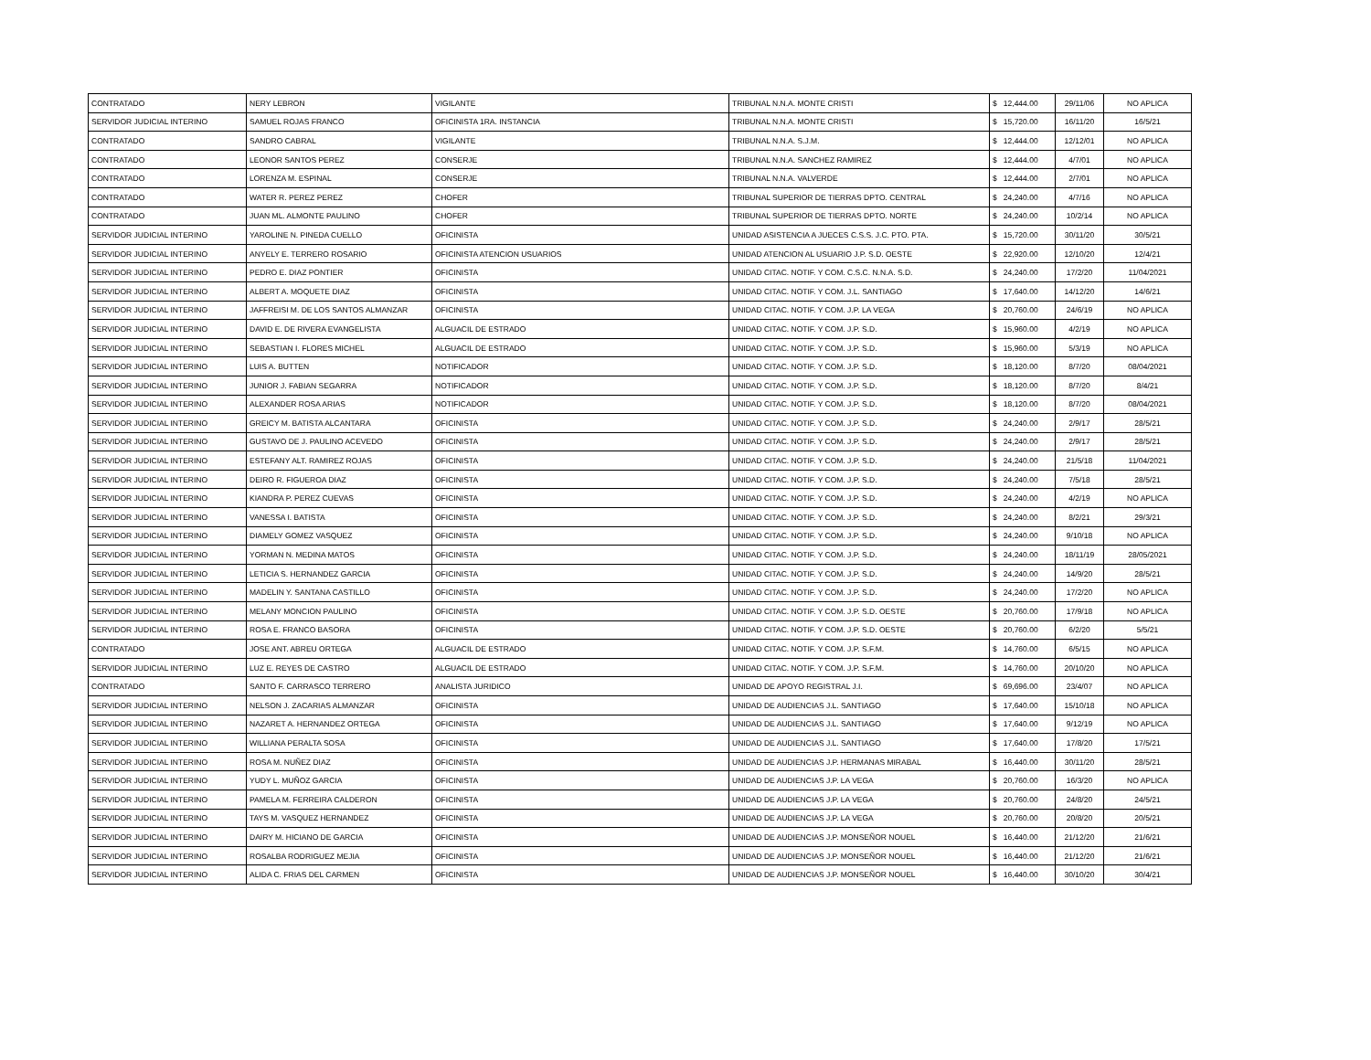| CONTRATADO | NERY LEBRON | VIGILANTE | TRIBUNAL N.N.A. MONTE CRISTI | $ 12,444.00 | 29/11/06 | NO APLICA |
| SERVIDOR JUDICIAL INTERINO | SAMUEL ROJAS FRANCO | OFICINISTA 1RA. INSTANCIA | TRIBUNAL N.N.A. MONTE CRISTI | $ 15,720.00 | 16/11/20 | 16/5/21 |
| CONTRATADO | SANDRO CABRAL | VIGILANTE | TRIBUNAL N.N.A. S.J.M. | $ 12,444.00 | 12/12/01 | NO APLICA |
| CONTRATADO | LEONOR SANTOS PEREZ | CONSERJE | TRIBUNAL N.N.A. SANCHEZ RAMIREZ | $ 12,444.00 | 4/7/01 | NO APLICA |
| CONTRATADO | LORENZA M. ESPINAL | CONSERJE | TRIBUNAL N.N.A. VALVERDE | $ 12,444.00 | 2/7/01 | NO APLICA |
| CONTRATADO | WATER R. PEREZ PEREZ | CHOFER | TRIBUNAL SUPERIOR DE TIERRAS DPTO. CENTRAL | $ 24,240.00 | 4/7/16 | NO APLICA |
| CONTRATADO | JUAN ML. ALMONTE PAULINO | CHOFER | TRIBUNAL SUPERIOR DE TIERRAS DPTO. NORTE | $ 24,240.00 | 10/2/14 | NO APLICA |
| SERVIDOR JUDICIAL INTERINO | YAROLINE N. PINEDA CUELLO | OFICINISTA | UNIDAD ASISTENCIA A JUECES C.S.S. J.C. PTO. PTA. | $ 15,720.00 | 30/11/20 | 30/5/21 |
| SERVIDOR JUDICIAL INTERINO | ANYELY E. TERRERO ROSARIO | OFICINISTA ATENCION USUARIOS | UNIDAD ATENCION AL USUARIO J.P. S.D. OESTE | $ 22,920.00 | 12/10/20 | 12/4/21 |
| SERVIDOR JUDICIAL INTERINO | PEDRO E. DIAZ PONTIER | OFICINISTA | UNIDAD CITAC. NOTIF. Y COM. C.S.C. N.N.A. S.D. | $ 24,240.00 | 17/2/20 | 11/04/2021 |
| SERVIDOR JUDICIAL INTERINO | ALBERT A. MOQUETE DIAZ | OFICINISTA | UNIDAD CITAC. NOTIF. Y COM. J.L. SANTIAGO | $ 17,640.00 | 14/12/20 | 14/6/21 |
| SERVIDOR JUDICIAL INTERINO | JAFFREISI M. DE LOS SANTOS ALMANZAR | OFICINISTA | UNIDAD CITAC. NOTIF. Y COM. J.P. LA VEGA | $ 20,760.00 | 24/6/19 | NO APLICA |
| SERVIDOR JUDICIAL INTERINO | DAVID E. DE RIVERA EVANGELISTA | ALGUACIL DE ESTRADO | UNIDAD CITAC. NOTIF. Y COM. J.P. S.D. | $ 15,960.00 | 4/2/19 | NO APLICA |
| SERVIDOR JUDICIAL INTERINO | SEBASTIAN I. FLORES MICHEL | ALGUACIL DE ESTRADO | UNIDAD CITAC. NOTIF. Y COM. J.P. S.D. | $ 15,960.00 | 5/3/19 | NO APLICA |
| SERVIDOR JUDICIAL INTERINO | LUIS A. BUTTEN | NOTIFICADOR | UNIDAD CITAC. NOTIF. Y COM. J.P. S.D. | $ 18,120.00 | 8/7/20 | 08/04/2021 |
| SERVIDOR JUDICIAL INTERINO | JUNIOR J. FABIAN SEGARRA | NOTIFICADOR | UNIDAD CITAC. NOTIF. Y COM. J.P. S.D. | $ 18,120.00 | 8/7/20 | 8/4/21 |
| SERVIDOR JUDICIAL INTERINO | ALEXANDER ROSA ARIAS | NOTIFICADOR | UNIDAD CITAC. NOTIF. Y COM. J.P. S.D. | $ 18,120.00 | 8/7/20 | 08/04/2021 |
| SERVIDOR JUDICIAL INTERINO | GREICY M. BATISTA ALCANTARA | OFICINISTA | UNIDAD CITAC. NOTIF. Y COM. J.P. S.D. | $ 24,240.00 | 2/9/17 | 28/5/21 |
| SERVIDOR JUDICIAL INTERINO | GUSTAVO DE J. PAULINO ACEVEDO | OFICINISTA | UNIDAD CITAC. NOTIF. Y COM. J.P. S.D. | $ 24,240.00 | 2/9/17 | 28/5/21 |
| SERVIDOR JUDICIAL INTERINO | ESTEFANY ALT. RAMIREZ ROJAS | OFICINISTA | UNIDAD CITAC. NOTIF. Y COM. J.P. S.D. | $ 24,240.00 | 21/5/18 | 11/04/2021 |
| SERVIDOR JUDICIAL INTERINO | DEIRO R. FIGUEROA DIAZ | OFICINISTA | UNIDAD CITAC. NOTIF. Y COM. J.P. S.D. | $ 24,240.00 | 7/5/18 | 28/5/21 |
| SERVIDOR JUDICIAL INTERINO | KIANDRA P. PEREZ CUEVAS | OFICINISTA | UNIDAD CITAC. NOTIF. Y COM. J.P. S.D. | $ 24,240.00 | 4/2/19 | NO APLICA |
| SERVIDOR JUDICIAL INTERINO | VANESSA I. BATISTA | OFICINISTA | UNIDAD CITAC. NOTIF. Y COM. J.P. S.D. | $ 24,240.00 | 8/2/21 | 29/3/21 |
| SERVIDOR JUDICIAL INTERINO | DIAMELY GOMEZ VASQUEZ | OFICINISTA | UNIDAD CITAC. NOTIF. Y COM. J.P. S.D. | $ 24,240.00 | 9/10/18 | NO APLICA |
| SERVIDOR JUDICIAL INTERINO | YORMAN N. MEDINA MATOS | OFICINISTA | UNIDAD CITAC. NOTIF. Y COM. J.P. S.D. | $ 24,240.00 | 18/11/19 | 28/05/2021 |
| SERVIDOR JUDICIAL INTERINO | LETICIA S. HERNANDEZ GARCIA | OFICINISTA | UNIDAD CITAC. NOTIF. Y COM. J.P. S.D. | $ 24,240.00 | 14/9/20 | 28/5/21 |
| SERVIDOR JUDICIAL INTERINO | MADELIN Y. SANTANA CASTILLO | OFICINISTA | UNIDAD CITAC. NOTIF. Y COM. J.P. S.D. | $ 24,240.00 | 17/2/20 | NO APLICA |
| SERVIDOR JUDICIAL INTERINO | MELANY MONCION PAULINO | OFICINISTA | UNIDAD CITAC. NOTIF. Y COM. J.P. S.D. OESTE | $ 20,760.00 | 17/9/18 | NO APLICA |
| SERVIDOR JUDICIAL INTERINO | ROSA E. FRANCO BASORA | OFICINISTA | UNIDAD CITAC. NOTIF. Y COM. J.P. S.D. OESTE | $ 20,760.00 | 6/2/20 | 5/5/21 |
| CONTRATADO | JOSE ANT. ABREU ORTEGA | ALGUACIL DE ESTRADO | UNIDAD CITAC. NOTIF. Y COM. J.P. S.F.M. | $ 14,760.00 | 6/5/15 | NO APLICA |
| SERVIDOR JUDICIAL INTERINO | LUZ E. REYES DE CASTRO | ALGUACIL DE ESTRADO | UNIDAD CITAC. NOTIF. Y COM. J.P. S.F.M. | $ 14,760.00 | 20/10/20 | NO APLICA |
| CONTRATADO | SANTO F. CARRASCO TERRERO | ANALISTA JURIDICO | UNIDAD DE APOYO REGISTRAL J.I. | $ 69,696.00 | 23/4/07 | NO APLICA |
| SERVIDOR JUDICIAL INTERINO | NELSON J. ZACARIAS ALMANZAR | OFICINISTA | UNIDAD DE AUDIENCIAS J.L. SANTIAGO | $ 17,640.00 | 15/10/18 | NO APLICA |
| SERVIDOR JUDICIAL INTERINO | NAZARET A. HERNANDEZ ORTEGA | OFICINISTA | UNIDAD DE AUDIENCIAS J.L. SANTIAGO | $ 17,640.00 | 9/12/19 | NO APLICA |
| SERVIDOR JUDICIAL INTERINO | WILLIANA PERALTA SOSA | OFICINISTA | UNIDAD DE AUDIENCIAS J.L. SANTIAGO | $ 17,640.00 | 17/8/20 | 17/5/21 |
| SERVIDOR JUDICIAL INTERINO | ROSA M. NUÑEZ DIAZ | OFICINISTA | UNIDAD DE AUDIENCIAS J.P. HERMANAS MIRABAL | $ 16,440.00 | 30/11/20 | 28/5/21 |
| SERVIDOR JUDICIAL INTERINO | YUDY L. MUÑOZ GARCIA | OFICINISTA | UNIDAD DE AUDIENCIAS J.P. LA VEGA | $ 20,760.00 | 16/3/20 | NO APLICA |
| SERVIDOR JUDICIAL INTERINO | PAMELA M. FERREIRA CALDERON | OFICINISTA | UNIDAD DE AUDIENCIAS J.P. LA VEGA | $ 20,760.00 | 24/8/20 | 24/5/21 |
| SERVIDOR JUDICIAL INTERINO | TAYS M. VASQUEZ HERNANDEZ | OFICINISTA | UNIDAD DE AUDIENCIAS J.P. LA VEGA | $ 20,760.00 | 20/8/20 | 20/5/21 |
| SERVIDOR JUDICIAL INTERINO | DAIRY M. HICIANO DE GARCIA | OFICINISTA | UNIDAD DE AUDIENCIAS J.P. MONSEÑOR NOUEL | $ 16,440.00 | 21/12/20 | 21/6/21 |
| SERVIDOR JUDICIAL INTERINO | ROSALBA RODRIGUEZ MEJIA | OFICINISTA | UNIDAD DE AUDIENCIAS J.P. MONSEÑOR NOUEL | $ 16,440.00 | 21/12/20 | 21/6/21 |
| SERVIDOR JUDICIAL INTERINO | ALIDA C. FRIAS DEL CARMEN | OFICINISTA | UNIDAD DE AUDIENCIAS J.P. MONSEÑOR NOUEL | $ 16,440.00 | 30/10/20 | 30/4/21 |